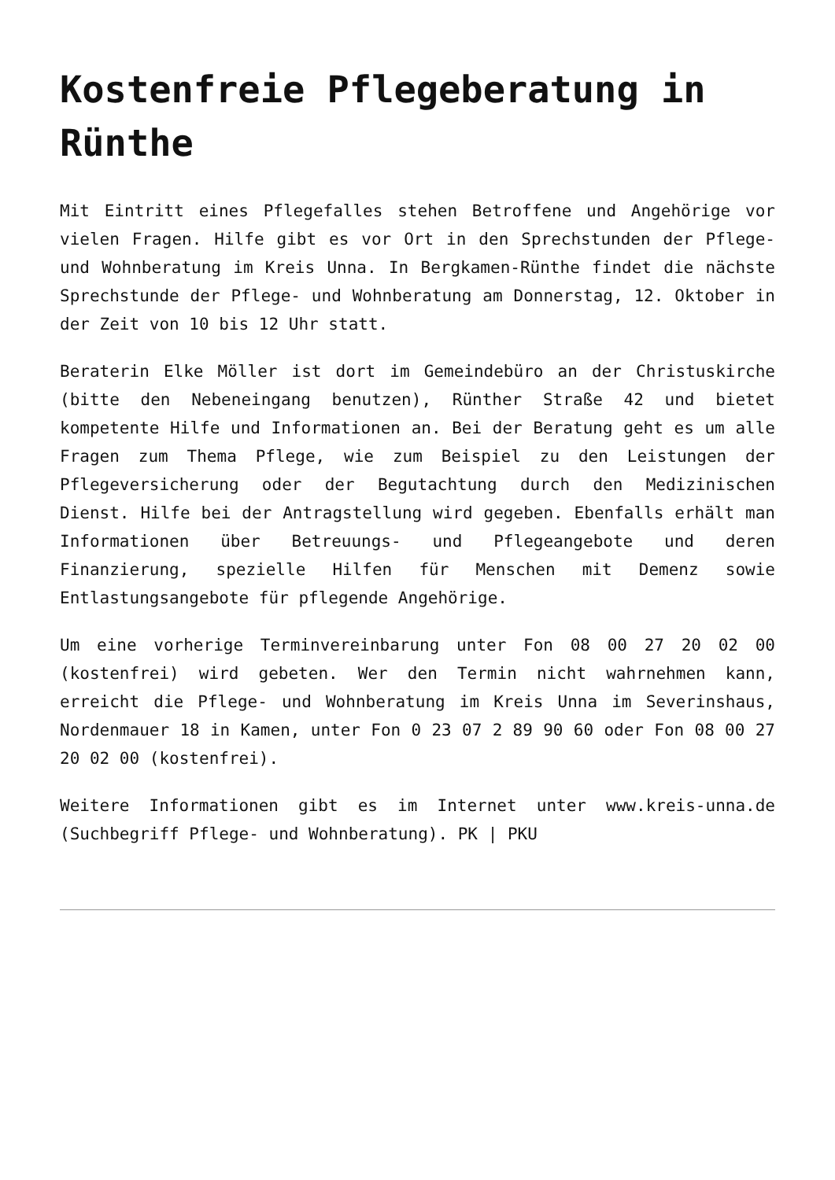Kostenfreie Pflegeberatung in Rünthe
Mit Eintritt eines Pflegefalles stehen Betroffene und Angehörige vor vielen Fragen. Hilfe gibt es vor Ort in den Sprechstunden der Pflege- und Wohnberatung im Kreis Unna. In Bergkamen-Rünthe findet die nächste Sprechstunde der Pflege- und Wohnberatung am Donnerstag, 12. Oktober in der Zeit von 10 bis 12 Uhr statt.
Beraterin Elke Möller ist dort im Gemeindebüro an der Christuskirche (bitte den Nebeneingang benutzen), Rünther Straße 42 und bietet kompetente Hilfe und Informationen an. Bei der Beratung geht es um alle Fragen zum Thema Pflege, wie zum Beispiel zu den Leistungen der Pflegeversicherung oder der Begutachtung durch den Medizinischen Dienst. Hilfe bei der Antragstellung wird gegeben. Ebenfalls erhält man Informationen über Betreuungs- und Pflegeangebote und deren Finanzierung, spezielle Hilfen für Menschen mit Demenz sowie Entlastungsangebote für pflegende Angehörige.
Um eine vorherige Terminvereinbarung unter Fon 08 00 27 20 02 00 (kostenfrei) wird gebeten. Wer den Termin nicht wahrnehmen kann, erreicht die Pflege- und Wohnberatung im Kreis Unna im Severinshaus, Nordenmauer 18 in Kamen, unter Fon 0 23 07 2 89 90 60 oder Fon 08 00 27 20 02 00 (kostenfrei).
Weitere Informationen gibt es im Internet unter www.kreis-unna.de (Suchbegriff Pflege- und Wohnberatung). PK | PKU